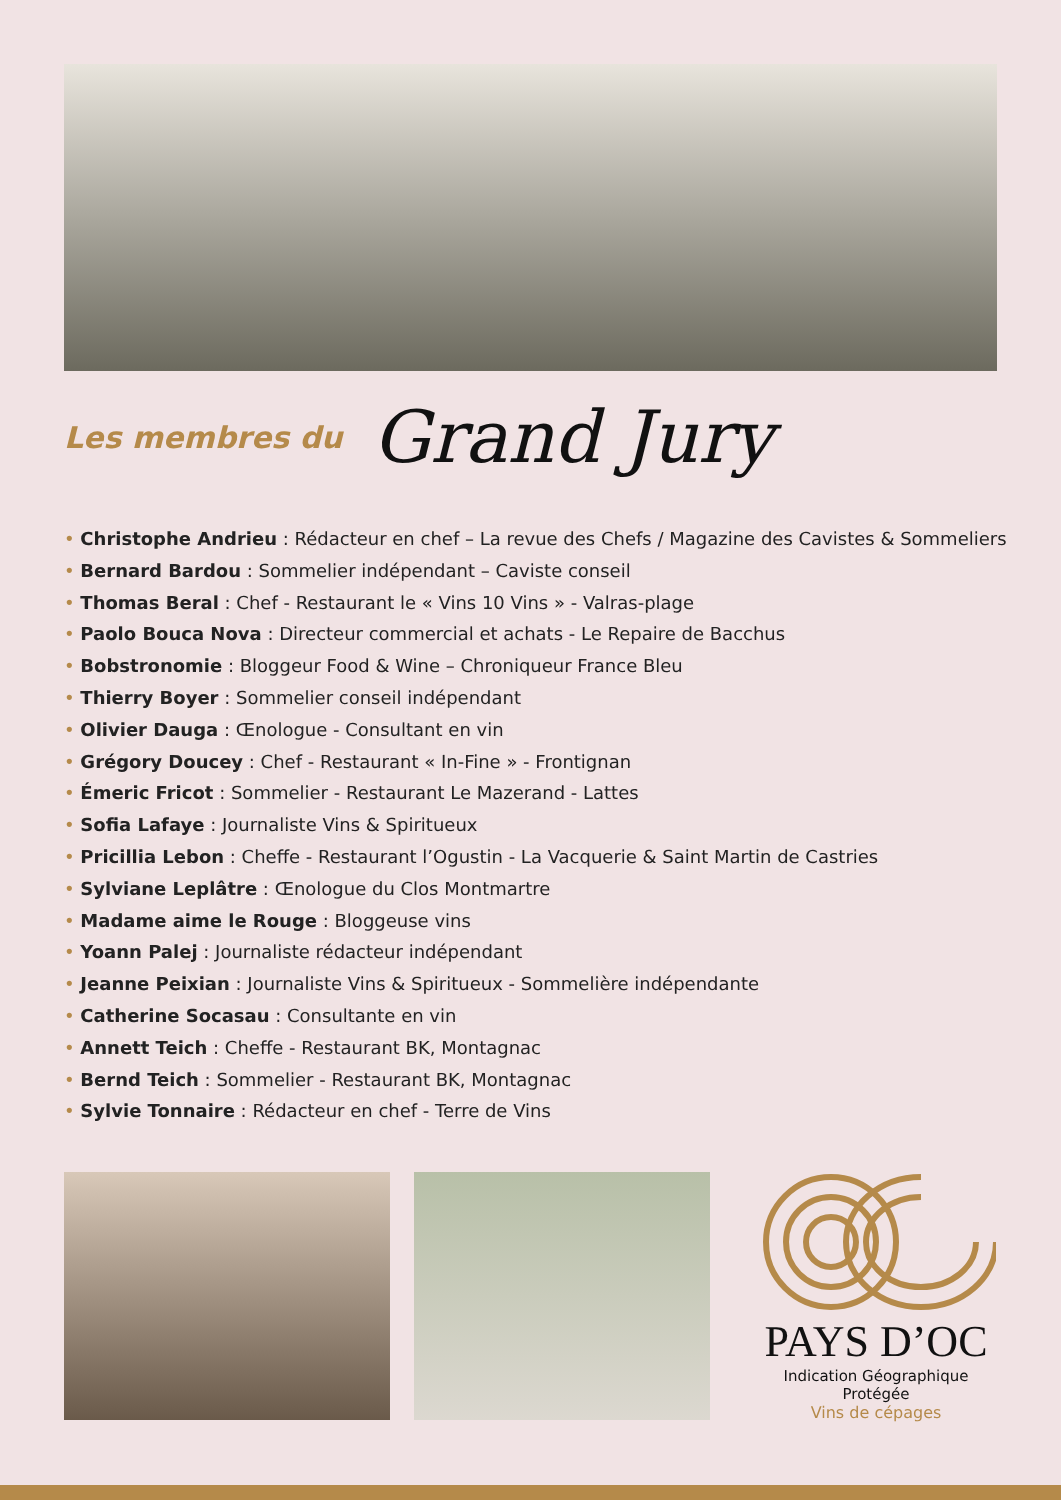Les membres du Grand Jury
• Christophe Andrieu : Rédacteur en chef – La revue des Chefs / Magazine des Cavistes & Sommeliers
• Bernard Bardou : Sommelier indépendant – Caviste conseil
• Thomas Beral : Chef - Restaurant le « Vins 10 Vins » - Valras-plage
• Paolo Bouca Nova : Directeur commercial et achats - Le Repaire de Bacchus
• Bobstronomie : Bloggeur Food & Wine – Chroniqueur France Bleu
• Thierry Boyer : Sommelier conseil indépendant
• Olivier Dauga : Œnologue - Consultant en vin
• Grégory Doucey : Chef - Restaurant « In-Fine » - Frontignan
• Émeric Fricot : Sommelier - Restaurant Le Mazerand - Lattes
• Sofia Lafaye : Journaliste Vins & Spiritueux
• Pricillia Lebon : Cheffe - Restaurant l’Ogustin - La Vacquerie & Saint Martin de Castries
• Sylviane Leplâtre : Œnologue du Clos Montmartre
• Madame aime le Rouge : Bloggeuse vins
• Yoann Palej : Journaliste rédacteur indépendant
• Jeanne Peixian : Journaliste Vins & Spiritueux - Sommelière indépendante
• Catherine Socasau : Consultante en vin
• Annett Teich : Cheffe - Restaurant BK, Montagnac
• Bernd Teich : Sommelier - Restaurant BK, Montagnac
• Sylvie Tonnaire : Rédacteur en chef - Terre de Vins
PAYS D’OC
Indication Géographique Protégée
Vins de cépages